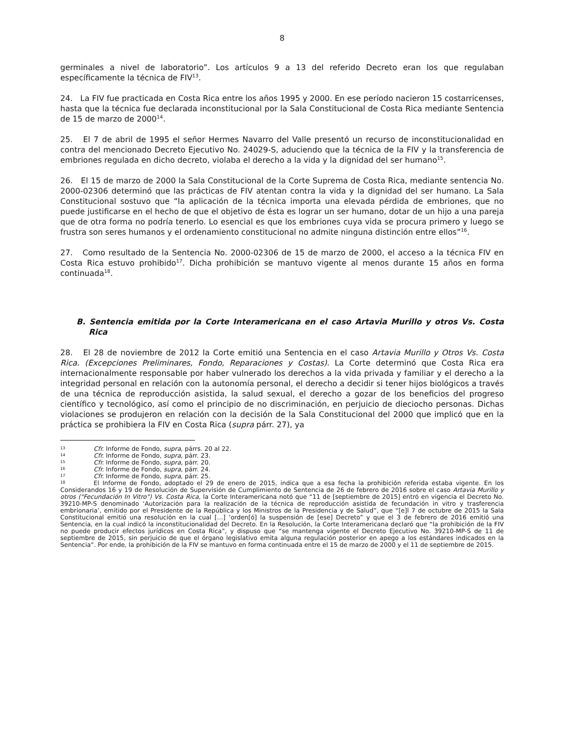8
germinales a nivel de laboratorio”. Los artículos 9 a 13 del referido Decreto eran los que regulaban específicamente la técnica de FIV<sup>13</sup>.
24. La FIV fue practicada en Costa Rica entre los años 1995 y 2000. En ese período nacieron 15 costarricenses, hasta que la técnica fue declarada inconstitucional por la Sala Constitucional de Costa Rica mediante Sentencia de 15 de marzo de 2000<sup>14</sup>.
25. El 7 de abril de 1995 el señor Hermes Navarro del Valle presentó un recurso de inconstitucionalidad en contra del mencionado Decreto Ejecutivo No. 24029-S, aduciendo que la técnica de la FIV y la transferencia de embriones regulada en dicho decreto, violaba el derecho a la vida y la dignidad del ser humano<sup>15</sup>.
26. El 15 de marzo de 2000 la Sala Constitucional de la Corte Suprema de Costa Rica, mediante sentencia No. 2000-02306 determinó que las prácticas de FIV atentan contra la vida y la dignidad del ser humano. La Sala Constitucional sostuvo que “la aplicación de la técnica importa una elevada pérdida de embriones, que no puede justificarse en el hecho de que el objetivo de ésta es lograr un ser humano, dotar de un hijo a una pareja que de otra forma no podría tenerlo. Lo esencial es que los embriones cuya vida se procura primero y luego se frustra son seres humanos y el ordenamiento constitucional no admite ninguna distinción entre ellos”<sup>16</sup>.
27. Como resultado de la Sentencia No. 2000-02306 de 15 de marzo de 2000, el acceso a la técnica FIV en Costa Rica estuvo prohibido<sup>17</sup>. Dicha prohibición se mantuvo vigente al menos durante 15 años en forma continuada<sup>18</sup>.
B. Sentencia emitida por la Corte Interamericana en el caso Artavia Murillo y otros Vs. Costa Rica
28. El 28 de noviembre de 2012 la Corte emitió una Sentencia en el caso Artavia Murillo y Otros Vs. Costa Rica. (Excepciones Preliminares, Fondo, Reparaciones y Costas). La Corte determinó que Costa Rica era internacionalmente responsable por haber vulnerado los derechos a la vida privada y familiar y el derecho a la integridad personal en relación con la autonomía personal, el derecho a decidir si tener hijos biológicos a través de una técnica de reproducción asistida, la salud sexual, el derecho a gozar de los beneficios del progreso científico y tecnológico, así como el principio de no discriminación, en perjuicio de dieciocho personas. Dichas violaciones se produjeron en relación con la decisión de la Sala Constitucional del 2000 que implicó que en la práctica se prohibiera la FIV en Costa Rica (supra párr. 27), ya
<sup>13</sup> Cfr. Informe de Fondo, supra, párrs. 20 al 22.
<sup>14</sup> Cfr. Informe de Fondo, supra, párr. 23.
<sup>15</sup> Cfr. Informe de Fondo, supra, párr. 20.
<sup>16</sup> Cfr. Informe de Fondo, supra, párr. 24.
<sup>17</sup> Cfr. Informe de Fondo, supra, párr. 25.
<sup>18</sup> El Informe de Fondo, adoptado el 29 de enero de 2015, indica que a esa fecha la prohibición referida estaba vigente. En los Considerandos 16 y 19 de Resolución de Supervisión de Cumplimiento de Sentencia de 26 de febrero de 2016 sobre el caso Artavia Murillo y otros ("Fecundación In Vitro") Vs. Costa Rica, la Corte Interamericana notó que “11 de [septiembre de 2015] entró en vigencia el Decreto No. 39210-MP-S denominado ‘Autorización para la realización de la técnica de reproducción asistida de fecundación in vitro y trasferencia embrionaria’, emitido por el Presidente de la República y los Ministros de la Presidencia y de Salud”, que “[e]l 7 de octubre de 2015 la Sala Constitucional emitió una resolución en la cual […] ‘orden[ó] la suspensión de [ese] Decreto” y que el 3 de febrero de 2016 emitió una Sentencia, en la cual indicó la inconstitucionalidad del Decreto. En la Resolución, la Corte Interamericana declaró que “la prohibición de la FIV no puede producir efectos jurídicos en Costa Rica”, y dispuso que “se mantenga vigente el Decreto Ejecutivo No. 39210-MP-S de 11 de septiembre de 2015, sin perjuicio de que el órgano legislativo emita alguna regulación posterior en apego a los estándares indicados en la Sentencia”. Por ende, la prohibición de la FIV se mantuvo en forma continuada entre el 15 de marzo de 2000 y el 11 de septiembre de 2015.